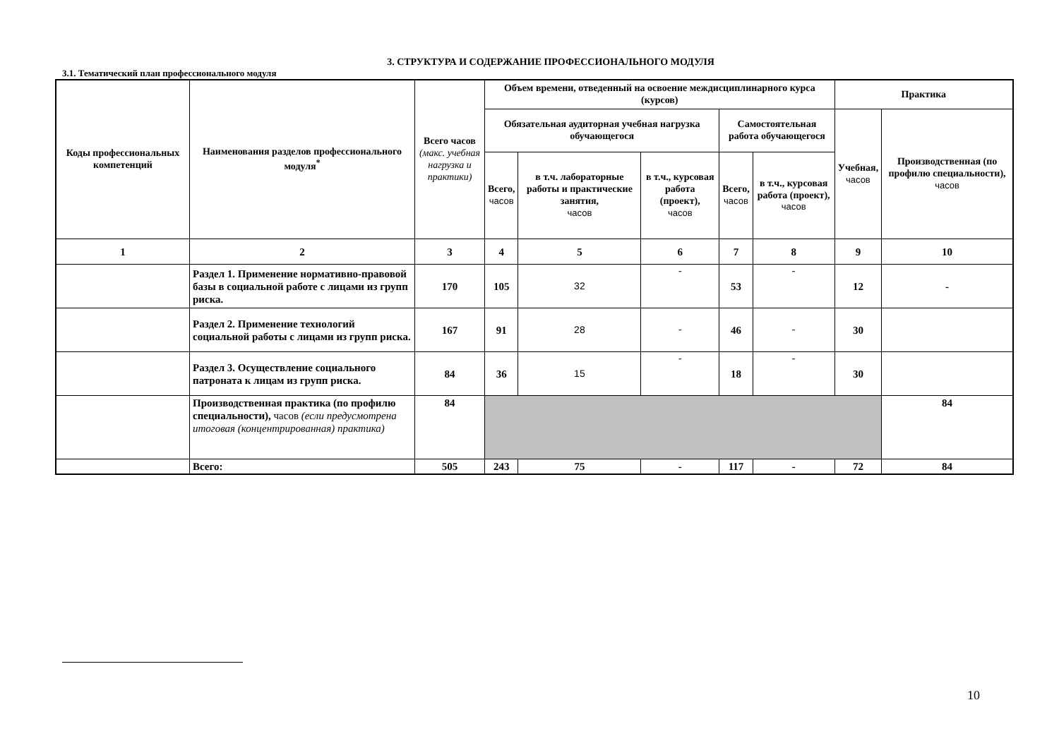3. СТРУКТУРА И СОДЕРЖАНИЕ ПРОФЕССИОНАЛЬНОГО МОДУЛЯ
3.1. Тематический план профессионального модуля
| Коды профессиональных компетенций | Наименования разделов профессионального модуля<sup>*</sup> | Всего часов (макс. учебная нагрузка и практики) | Объем времени, отведенный на освоение междисциплинарного курса (курсов) | | | | | Практика | |
| --- | --- | --- | --- | --- | --- | --- | --- | --- | --- |
| | | | Обязательная аудиторная учебная нагрузка обучающегося | | | Самостоятельная работа обучающегося | | Учебная, часов | Производственная (по профилю специальности), часов |
| | | | Всего, часов | в т.ч. лабораторные работы и практические занятия, часов | в т.ч., курсовая работа (проект), часов | Всего, часов | в т.ч., курсовая работа (проект), часов | | |
| 1 | 2 | 3 | 4 | 5 | 6 | 7 | 8 | 9 | 10 |
| | Раздел 1. Применение нормативно-правовой базы в социальной работе с лицами из групп риска. | 170 | 105 | 32 | - | 53 | - | 12 | - |
| | Раздел 2. Применение технологий социальной работы с лицами из групп риска. | 167 | 91 | 28 | - | 46 | - | 30 | |
| | Раздел 3. Осуществление социального патроната к лицам из групп риска. | 84 | 36 | 15 | - | 18 | - | 30 | |
| | Производственная практика (по профилю специальности), часов (если предусмотрена итоговая (концентрированная) практика) | 84 | | | | | | | 84 |
| | Всего: | 505 | 243 | 75 | - | 117 | - | 72 | 84 |
10